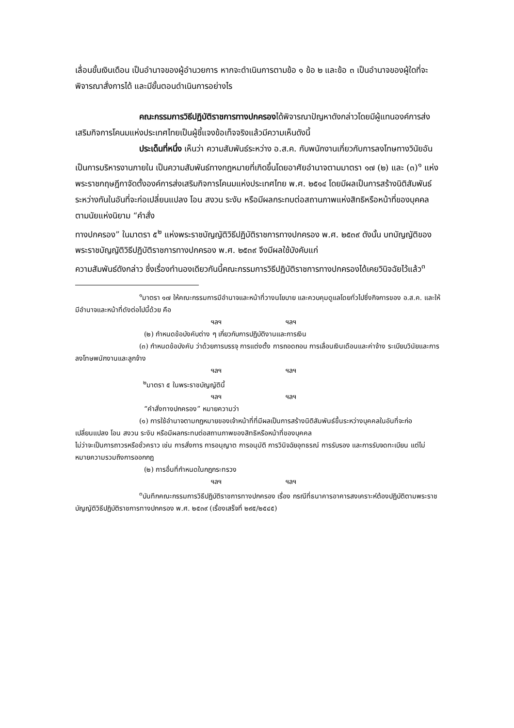เลื่อนขั้นเงินเดือน เป็นอำนาจของผู้อำนวยการ หากจะดำเนินการตามข้อ ๑ ข้อ ๒ และข้อ ๓ เป็นอำนาจของผู้ใดที่จะพิจารณาสั่งการได้ และมีขั้นตอนดำเนินการอย่างไร
คณะกรรมการวิธีปฏิบัติราชการทางปกครองได้พิจารณาปัญหาดังกล่าวโดยมีผู้แทนองค์การส่งเสริมกิจการโคนมแห่งประเทศไทยเป็นผู้ชี้แจงข้อเท็จจริงแล้วมีความเห็นดังนี้
ประเด็นที่หนึ่ง เห็นว่า ความสัมพันธ์ระหว่าง อ.ส.ค. กับพนักงานเกี่ยวกับการลงโทษทางวินัยอันเป็นการบริหารงานภายใน เป็นความสัมพันธ์ทางกฎหมายที่เกิดขึ้นโดยอาศัยอำนาจตามมาตรา ๑๗ (๒) และ (๓)<sup>๑</sup> แห่งพระราชกฤษฎีกาจัดตั้งองค์การส่งเสริมกิจการโคนมแห่งประเทศไทย พ.ศ. ๒๕๑๔ โดยมีผลเป็นการสร้างนิติสัมพันธ์ระหว่างกันในอันที่จะก่อเปลี่ยนแปลง โอน สงวน ระงับ หรือมีผลกระทบต่อสถานภาพแห่งสิทธิหรือหน้าที่ของบุคคล ตามนัยแห่งนิยาม “คำสั่ง
ทางปกครอง” ในมาตรา ๕<sup>๒</sup> แห่งพระราชบัญญัติวิธีปฏิบัติราชการทางปกครอง พ.ศ. ๒๕๓๙ ดังนั้น บทบัญญัติของพระราชบัญญัติวิธีปฏิบัติราชการทางปกครอง พ.ศ. ๒๕๓๙ จึงมีผลใช้บังคับแก่
ความสัมพันธ์ดังกล่าว ซึ่งเรื่องทำนองเดียวกันนี้คณะกรรมการวิธีปฏิบัติราชการทางปกครองได้เคยวินิจฉัยไว้แล้ว<sup>๓</sup>
<sup>๑</sup> มาตรา ๑๗ ให้คณะกรรมการมีอำนาจและหน้าที่วางนโยบาย และควบคุมดูแลโดยทั่วไปซึ่งกิจการของ อ.ส.ค. และให้มีอำนาจและหน้าที่ดังต่อไปนี้ด้วย คือ
ฯลฯ ฯลฯ
(๒) กำหนดข้อบังคับต่าง ๆ เกี่ยวกับการปฏิบัติงานและการเงิน
(๓) กำหนดข้อบังคับ ว่าด้วยการบรรจุ การแต่งตั้ง การถอดถอน การเลื่อนเงินเดือนและค่าจ้าง ระเบียบวินัยและการลงโทษพนักงานและลูกจ้าง
ฯลฯ ฯลฯ
<sup>๒</sup> มาตรา ๕ ในพระราชบัญญัตินี้
ฯลฯ ฯลฯ
“คำสั่งทางปกครอง” หมายความว่า
(๑) การใช้อำนาจตามกฎหมายของเจ้าหน้าที่ที่มีผลเป็นการสร้างนิติสัมพันธ์ขึ้นระหว่างบุคคลในอันที่จะก่อ เปลี่ยนแปลง โอน สงวน ระงับ หรือมีผลกระทบต่อสถานภาพของสิทธิหรือหน้าที่ของบุคคล
ไม่ว่าจะเป็นการถาวรหรือชั่วคราว เช่น การสั่งการ การอนุญาต การอนุมัติ การวินิจฉัยอุทธรณ์ การรับรอง และการรับจดทะเบียน แต่ไม่หมายความรวมถึงการออกกฎ
(๒) การอื่นที่กำหนดในกฎกระทรวง
ฯลฯ ฯลฯ
<sup>๓</sup> บันทึกคณะกรรมการวิธีปฏิบัติราชการทางปกครอง เรื่อง กรณีที่ธนาคารอาคารสงเคราะห์ต้องปฏิบัติตามพระราชบัญญัติวิธีปฏิบัติราชการทางปกครอง พ.ศ. ๒๕๓๙ (เรื่องเสร็จที่ ๒๙๕/๒๕๔๕)